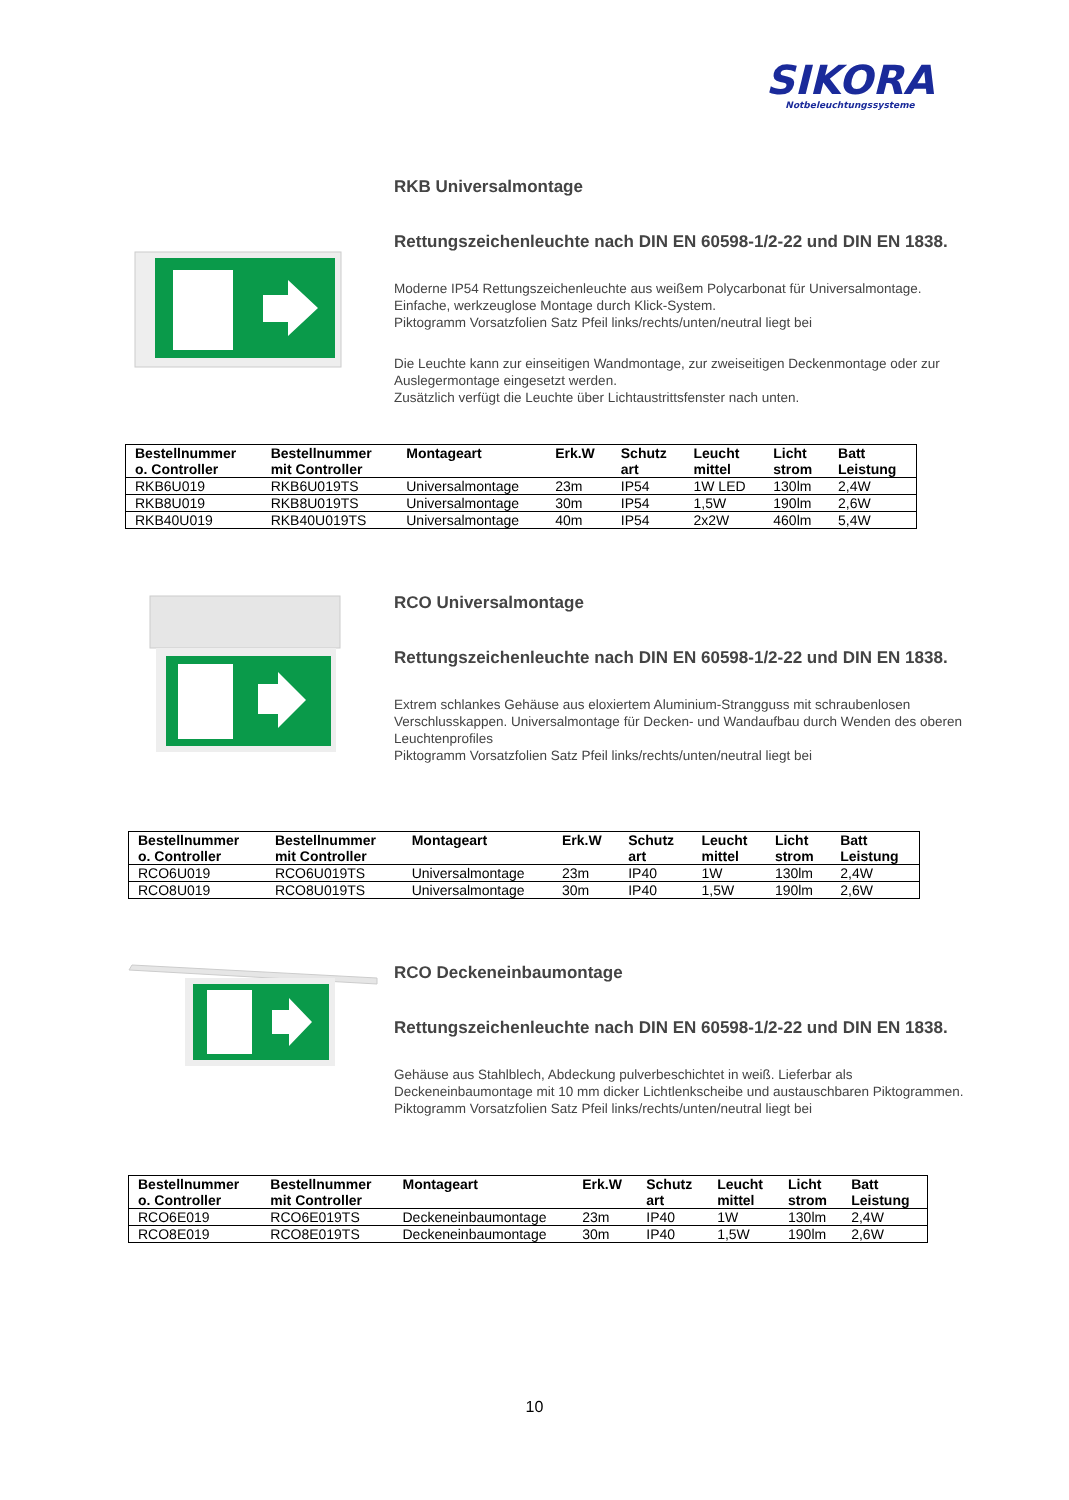SIKORA
Notbeleuchtungssysteme
RKB Universalmontage
Rettungszeichenleuchte nach DIN EN 60598-1/2-22 und DIN EN 1838.
Moderne IP54 Rettungszeichenleuchte aus weißem Polycarbonat für Universalmontage.
Einfache, werkzeuglose Montage durch Klick-System.
Piktogramm Vorsatzfolien Satz Pfeil links/rechts/unten/neutral liegt bei
Die Leuchte kann zur einseitigen Wandmontage, zur zweiseitigen Deckenmontage oder zur Auslegermontage eingesetzt werden.
Zusätzlich verfügt die Leuchte über Lichtaustrittsfenster nach unten.
| Bestellnummer o. Controller | Bestellnummer mit Controller | Montageart | Erk.W | Schutz art | Leucht mittel | Licht strom | Batt Leistung |
| --- | --- | --- | --- | --- | --- | --- | --- |
| RKB6U019 | RKB6U019TS | Universalmontage | 23m | IP54 | 1W LED | 130lm | 2,4W |
| RKB8U019 | RKB8U019TS | Universalmontage | 30m | IP54 | 1,5W | 190lm | 2,6W |
| RKB40U019 | RKB40U019TS | Universalmontage | 40m | IP54 | 2x2W | 460lm | 5,4W |
RCO Universalmontage
Rettungszeichenleuchte nach DIN EN 60598-1/2-22 und DIN EN 1838.
Extrem schlankes Gehäuse aus eloxiertem Aluminium-Strangguss mit schraubenlosen Verschlusskappen. Universalmontage für Decken- und Wandaufbau durch Wenden des oberen Leuchtenprofiles
Piktogramm Vorsatzfolien Satz Pfeil links/rechts/unten/neutral liegt bei
| Bestellnummer o. Controller | Bestellnummer mit Controller | Montageart | Erk.W | Schutz art | Leucht mittel | Licht strom | Batt Leistung |
| --- | --- | --- | --- | --- | --- | --- | --- |
| RCO6U019 | RCO6U019TS | Universalmontage | 23m | IP40 | 1W | 130lm | 2,4W |
| RCO8U019 | RCO8U019TS | Universalmontage | 30m | IP40 | 1,5W | 190lm | 2,6W |
RCO Deckeneinbaumontage
Rettungszeichenleuchte nach DIN EN 60598-1/2-22 und DIN EN 1838.
Gehäuse aus Stahlblech, Abdeckung pulverbeschichtet in weiß. Lieferbar als Deckeneinbaumontage mit 10 mm dicker Lichtlenkscheibe und austauschbaren Piktogrammen.
Piktogramm Vorsatzfolien Satz Pfeil links/rechts/unten/neutral liegt bei
| Bestellnummer o. Controller | Bestellnummer mit Controller | Montageart | Erk.W | Schutz art | Leucht mittel | Licht strom | Batt Leistung |
| --- | --- | --- | --- | --- | --- | --- | --- |
| RCO6E019 | RCO6E019TS | Deckeneinbaumontage | 23m | IP40 | 1W | 130lm | 2,4W |
| RCO8E019 | RCO8E019TS | Deckeneinbaumontage | 30m | IP40 | 1,5W | 190lm | 2,6W |
10